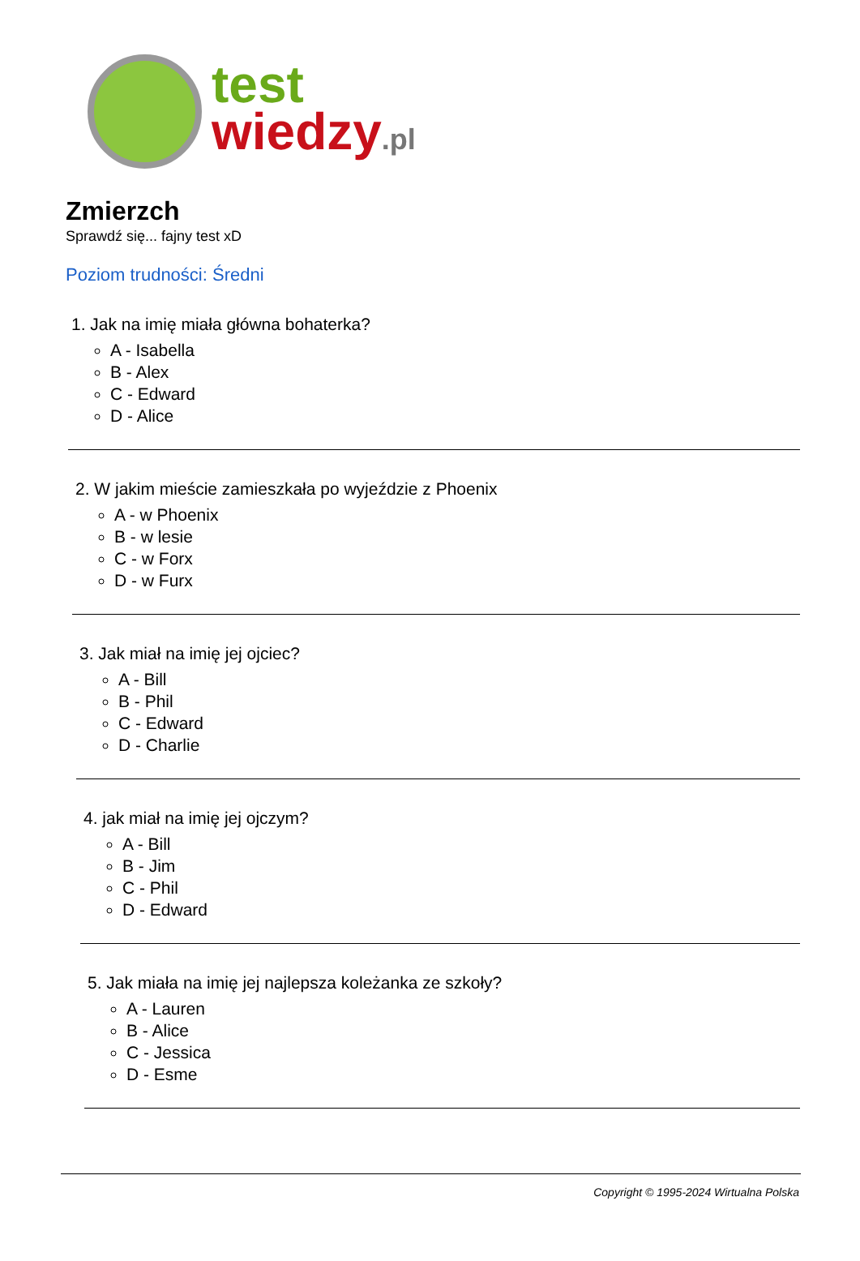test
wiedzy.pl
Zmierzch
Sprawdź się... fajny test xD
Poziom trudności: Średni
1. Jak na imię miała główna bohaterka?
A - Isabella
B - Alex
C - Edward
D - Alice
2. W jakim mieście zamieszkała po wyjeździe z Phoenix
A - w Phoenix
B - w lesie
C - w Forx
D - w Furx
3. Jak miał na imię jej ojciec?
A - Bill
B - Phil
C - Edward
D - Charlie
4. jak miał na imię jej ojczym?
A - Bill
B - Jim
C - Phil
D - Edward
5. Jak miała na imię jej najlepsza koleżanka ze szkoły?
A - Lauren
B - Alice
C - Jessica
D - Esme
Copyright © 1995-2024 Wirtualna Polska